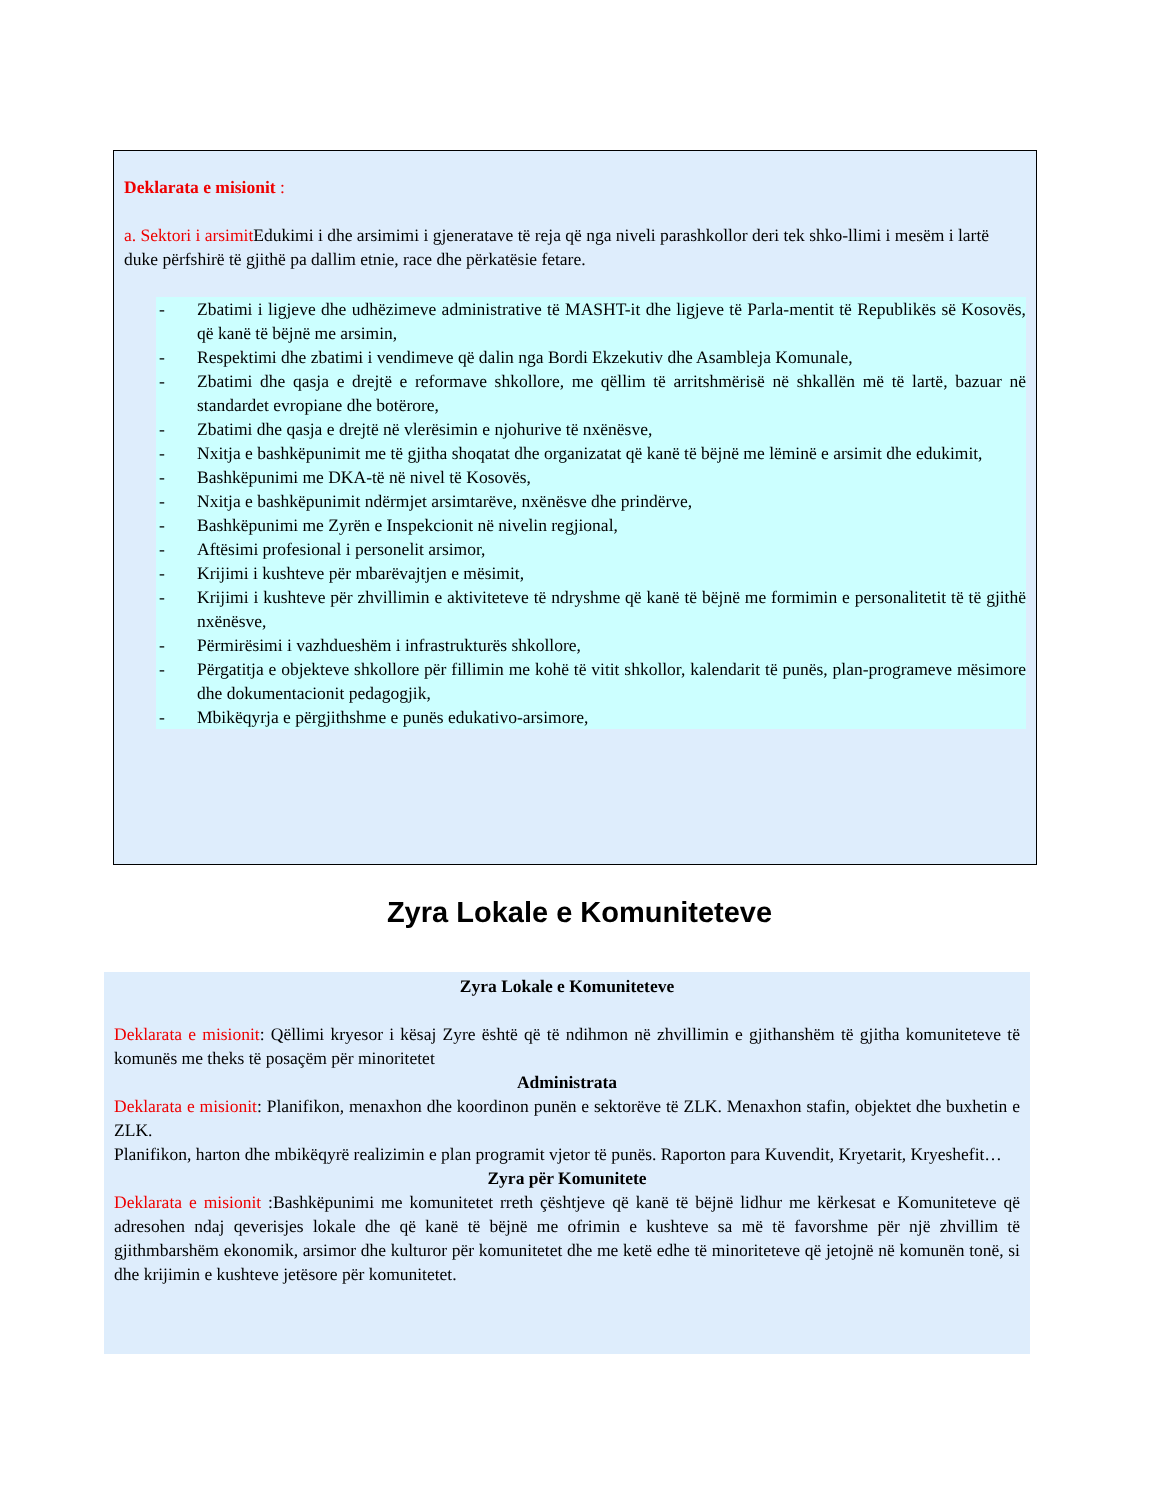Deklarata e misionit :
a. Sektori i arsimit Edukimi i dhe arsimimi i gjeneratave të reja që nga niveli parashkollor deri tek shko-llimi i mesëm i lartë duke përfshirë të gjithë pa dallim etnie, race dhe përkatësie fetare.
- Zbatimi i ligjeve dhe udhëzimeve administrative të MASHT-it dhe ligjeve të Parla-mentit të Republikës së Kosovës, që kanë të bëjnë me arsimin,
- Respektimi dhe zbatimi i vendimeve që dalin nga Bordi Ekzekutiv dhe Asambleja Komunale,
- Zbatimi dhe qasja e drejtë e reformave shkollore, me qëllim të arritshmërisë në shkallën më të lartë, bazuar në standardet evropiane dhe botërore,
- Zbatimi dhe qasja e drejtë në vlerësimin e njohurive të nxënësve,
- Nxitja e bashkëpunimit me të gjitha shoqatat dhe organizatat që kanë të bëjnë me lëminë e arsimit dhe edukimit,
- Bashkëpunimi me DKA-të në nivel të Kosovës,
- Nxitja e bashkëpunimit ndërmjet arsimtarëve, nxënësve dhe prindërve,
- Bashkëpunimi me Zyrën e Inspekcionit në nivelin regjional,
- Aftësimi profesional i personelit arsimor,
- Krijimi i kushteve për mbarëvajtjen e mësimit,
- Krijimi i kushteve për zhvillimin e aktiviteteve të ndryshme që kanë të bëjnë me formimin e personalitetit të të gjithë nxënësve,
- Përmirësimi i vazhdueshëm i infrastrukturës shkollore,
- Përgatitja e objekteve shkollore për fillimin me kohë të vitit shkollor, kalendarit të punës, plan-programeve mësimore dhe dokumentacionit pedagogjik,
- Mbikëqyrja e përgjithshme e punës edukativo-arsimore,
Zyra Lokale e Komuniteteve
Zyra Lokale e Komuniteteve
Deklarata e misionit: Qëllimi kryesor i kësaj Zyre është që të ndihmon në zhvillimin e gjithanshëm të gjitha komuniteteve të komunës me theks të posaçëm për minoritetet
Administrata
Deklarata e misionit: Planifikon, menaxhon dhe koordinon punën e sektorëve të ZLK. Menaxhon stafin, objektet dhe buxhetin e ZLK.
Planifikon, harton dhe mbikëqyrë realizimin e plan programit vjetor të punës. Raporton para Kuvendit, Kryetarit, Kryeshefit…
Zyra për Komunitete
Deklarata e misionit :Bashkëpunimi me komunitetet rreth çështjeve që kanë të bëjnë lidhur me kërkesat e Komuniteteve që adresohen ndaj qeverisjes lokale dhe që kanë të bëjnë me ofrimin e kushteve sa më të favorshme për një zhvillim të gjithmbarshëm ekonomik, arsimor dhe kulturor për komunitetet dhe me ketë edhe të minoriteteve që jetojnë në komunën tonë, si dhe krijimin e kushteve jetësore për komunitetet.